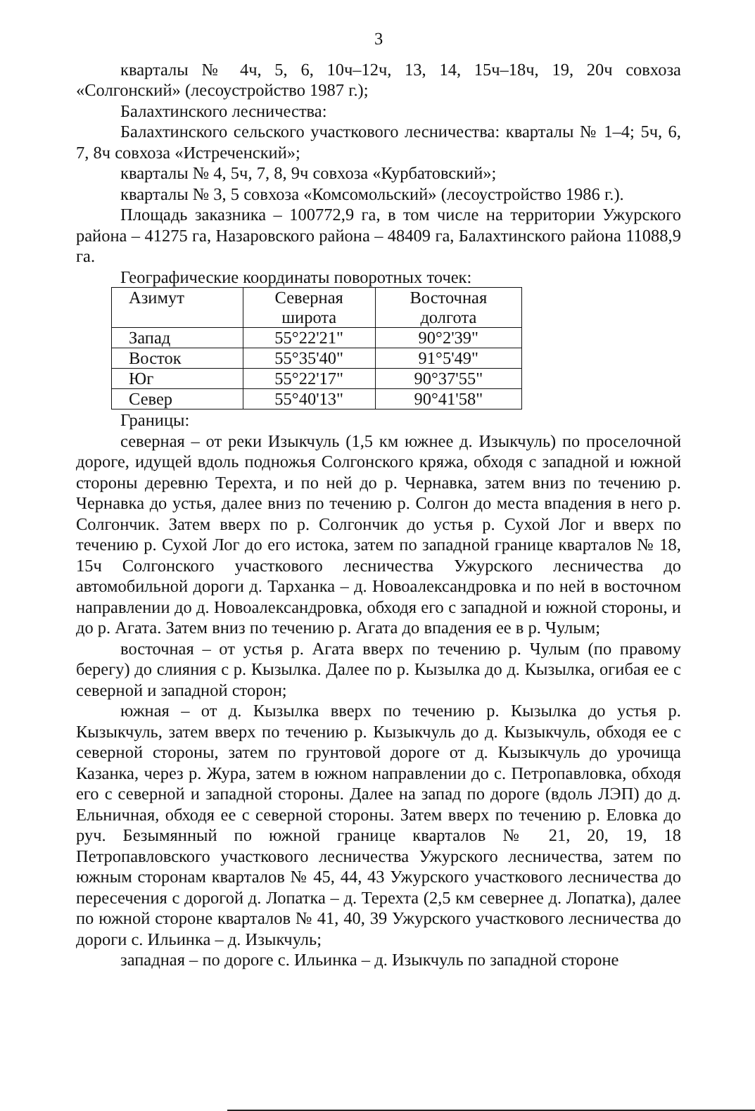3
кварталы № 4ч, 5, 6, 10ч–12ч, 13, 14, 15ч–18ч, 19, 20ч совхоза «Солгонский» (лесоустройство 1987 г.);
Балахтинского лесничества:
Балахтинского сельского участкового лесничества: кварталы № 1–4; 5ч, 6, 7, 8ч совхоза «Истреченский»;
кварталы № 4, 5ч, 7, 8, 9ч совхоза «Курбатовский»;
кварталы № 3, 5 совхоза «Комсомольский» (лесоустройство 1986 г.).
Площадь заказника – 100772,9 га, в том числе на территории Ужурского района – 41275 га, Назаровского района – 48409 га, Балахтинского района 11088,9 га.
Географические координаты поворотных точек:
| Азимут | Северная широта | Восточная долгота |
| Запад | 55°22'21" | 90°2'39" |
| Восток | 55°35'40" | 91°5'49" |
| Юг | 55°22'17" | 90°37'55" |
| Север | 55°40'13" | 90°41'58" |
Границы:
северная – от реки Изыкчуль (1,5 км южнее д. Изыкчуль) по проселочной дороге, идущей вдоль подножья Солгонского кряжа, обходя с западной и южной стороны деревню Терехта, и по ней до р. Чернавка, затем вниз по течению р. Чернавка до устья, далее вниз по течению р. Солгон до места впадения в него р. Солгончик. Затем вверх по р. Солгончик до устья р. Сухой Лог и вверх по течению р. Сухой Лог до его истока, затем по западной границе кварталов № 18, 15ч Солгонского участкового лесничества Ужурского лесничества до автомобильной дороги д. Тарханка – д. Новоалександровка и по ней в восточном направлении до д. Новоалександровка, обходя его с западной и южной стороны, и до р. Агата. Затем вниз по течению р. Агата до впадения ее в р. Чулым;
восточная – от устья р. Агата вверх по течению р. Чулым (по правому берегу) до слияния с р. Кызылка. Далее по р. Кызылка до д. Кызылка, огибая ее с северной и западной сторон;
южная – от д. Кызылка вверх по течению р. Кызылка до устья р. Кызыкчуль, затем вверх по течению р. Кызыкчуль до д. Кызыкчуль, обходя ее с северной стороны, затем по грунтовой дороге от д. Кызыкчуль до урочища Казанка, через р. Жура, затем в южном направлении до с. Петропавловка, обходя его с северной и западной стороны. Далее на запад по дороге (вдоль ЛЭП) до д. Ельничная, обходя ее с северной стороны. Затем вверх по течению р. Еловка до руч. Безымянный по южной границе кварталов № 21, 20, 19, 18 Петропавловского участкового лесничества Ужурского лесничества, затем по южным сторонам кварталов № 45, 44, 43 Ужурского участкового лесничества до пересечения с дорогой д. Лопатка – д. Терехта (2,5 км севернее д. Лопатка), далее по южной стороне кварталов № 41, 40, 39 Ужурского участкового лесничества до дороги с. Ильинка – д. Изыкчуль;
западная – по дороге с. Ильинка – д. Изыкчуль по западной стороне